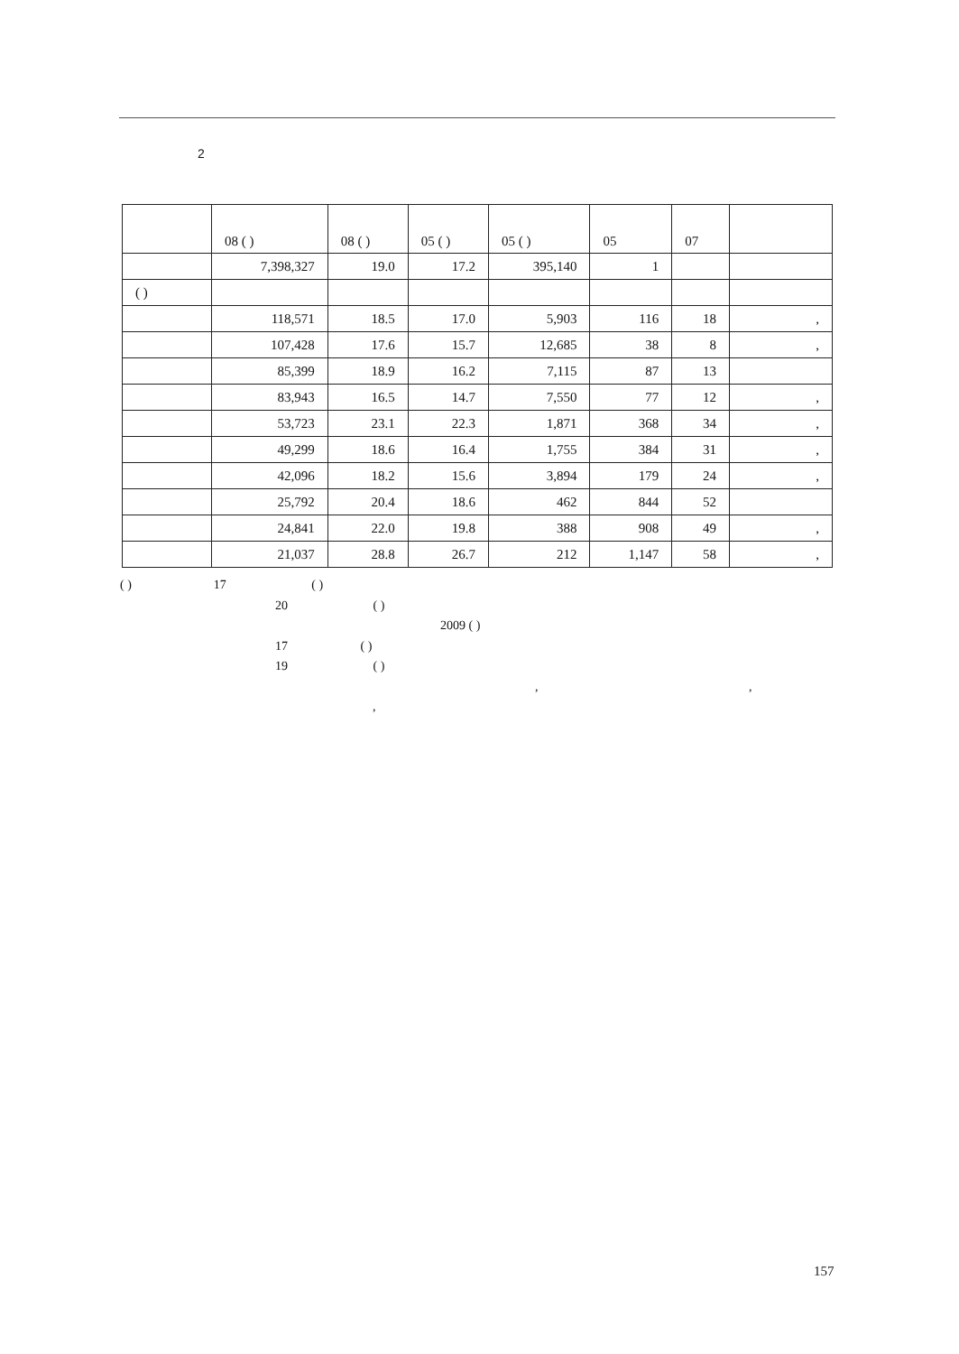2
| | 08 ( ) | 08 ( ) | 05 ( ) | 05 ( ) | 05 | 07 | |
| --- | --- | --- | --- | --- | --- | --- | --- |
| | 7,398,327 | 19.0 | 17.2 | 395,140 | 1 | | |
| ( ) | | | | | | | |
| | 118,571 | 18.5 | 17.0 | 5,903 | 116 | 18 | , |
| | 107,428 | 17.6 | 15.7 | 12,685 | 38 | 8 | , |
| | 85,399 | 18.9 | 16.2 | 7,115 | 87 | 13 | |
| | 83,943 | 16.5 | 14.7 | 7,550 | 77 | 12 | , |
| | 53,723 | 23.1 | 22.3 | 1,871 | 368 | 34 | , |
| | 49,299 | 18.6 | 16.4 | 1,755 | 384 | 31 | , |
| | 42,096 | 18.2 | 15.6 | 3,894 | 179 | 24 | , |
| | 25,792 | 20.4 | 18.6 | 462 | 844 | 52 | |
| | 24,841 | 22.0 | 19.8 | 388 | 908 | 49 | , |
| | 21,037 | 28.8 | 26.7 | 212 | 1,147 | 58 | , |
( ) 17 ( )
20 ( )
2009 ( )
17 ( )
19 ( )
, ,
,
157